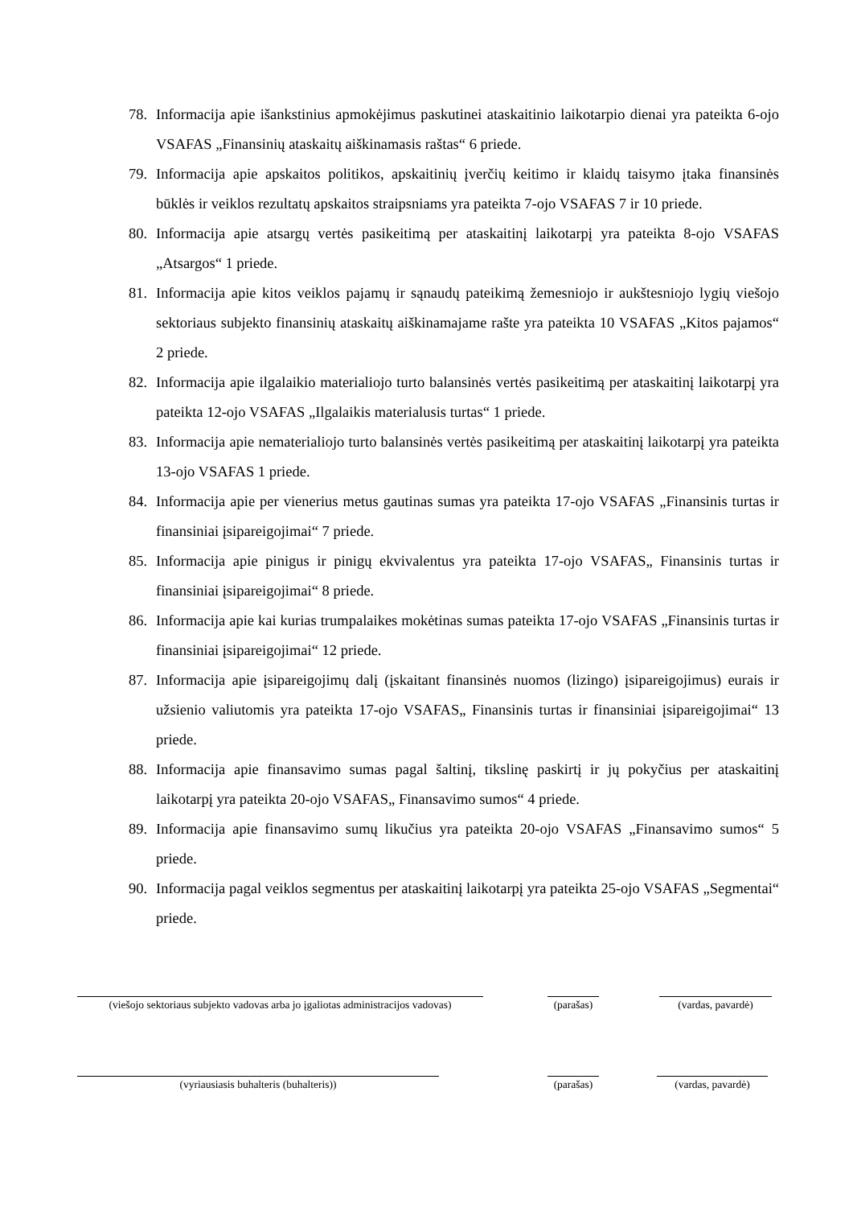78. Informacija apie išankstinius apmokėjimus paskutinei ataskaitinio laikotarpio dienai yra pateikta 6-ojo VSAFAS „Finansinių ataskaitų aiškinamasis raštas“ 6 priede.
79. Informacija apie apskaitos politikos, apskaitinių įverčių keitimo ir klaidų taisymo įtaka finansinės būklės ir veiklos rezultatų apskaitos straipsniams yra pateikta 7-ojo VSAFAS 7 ir 10 priede.
80. Informacija apie atsargų vertės pasikeitimą per ataskaitinį laikotarpį yra pateikta 8-ojo VSAFAS „Atsargos“ 1 priede.
81. Informacija apie kitos veiklos pajamų ir sąnaudų pateikimą žemesniojo ir aukštesniojo lygių viešojo sektoriaus subjekto finansinių ataskaitų aiškinamajame rašte yra pateikta 10 VSAFAS „Kitos pajamos“ 2 priede.
82. Informacija apie ilgalaikio materialiojo turto balansinės vertės pasikeitimą per ataskaitinį laikotarpį yra pateikta 12-ojo VSAFAS „Ilgalaikis materialusis turtas“ 1 priede.
83. Informacija apie nematerialiojo turto balansinės vertės pasikeitimą per ataskaitinį laikotarpį yra pateikta 13-ojo VSAFAS 1 priede.
84. Informacija apie per vienerius metus gautinas sumas yra pateikta 17-ojo VSAFAS „Finansinis turtas ir finansiniai įsipareigojimai“ 7 priede.
85. Informacija apie pinigus ir pinigų ekvivalentus yra pateikta 17-ojo VSAFAS„ Finansinis turtas ir finansiniai įsipareigojimai“ 8 priede.
86. Informacija apie kai kurias trumpalaikes mokėtinas sumas pateikta 17-ojo VSAFAS „Finansinis turtas ir finansiniai įsipareigojimai“ 12 priede.
87. Informacija apie įsipareigojimų dalį (įskaitant finansinės nuomos (lizingo) įsipareigojimus) eurais ir užsienio valiutomis yra pateikta 17-ojo VSAFAS„ Finansinis turtas ir finansiniai įsipareigojimai“ 13 priede.
88. Informacija apie finansavimo sumas pagal šaltinį, tikslinę paskirtį ir jų pokyčius per ataskaitinį laikotarpį yra pateikta 20-ojo VSAFAS„ Finansavimo sumos“ 4 priede.
89. Informacija apie finansavimo sumų likučius yra pateikta 20-ojo VSAFAS „Finansavimo sumos“ 5 priede.
90. Informacija pagal veiklos segmentus per ataskaitinį laikotarpį yra pateikta 25-ojo VSAFAS „Segmentai“ priede.
(viešojo sektoriaus subjekto vadovas arba jo įgaliotas administracijos vadovas)
(parašas)
(vardas, pavardė)
(vyriausiasis buhalteris (buhalteris)) (parašas)
(vardas, pavardė)